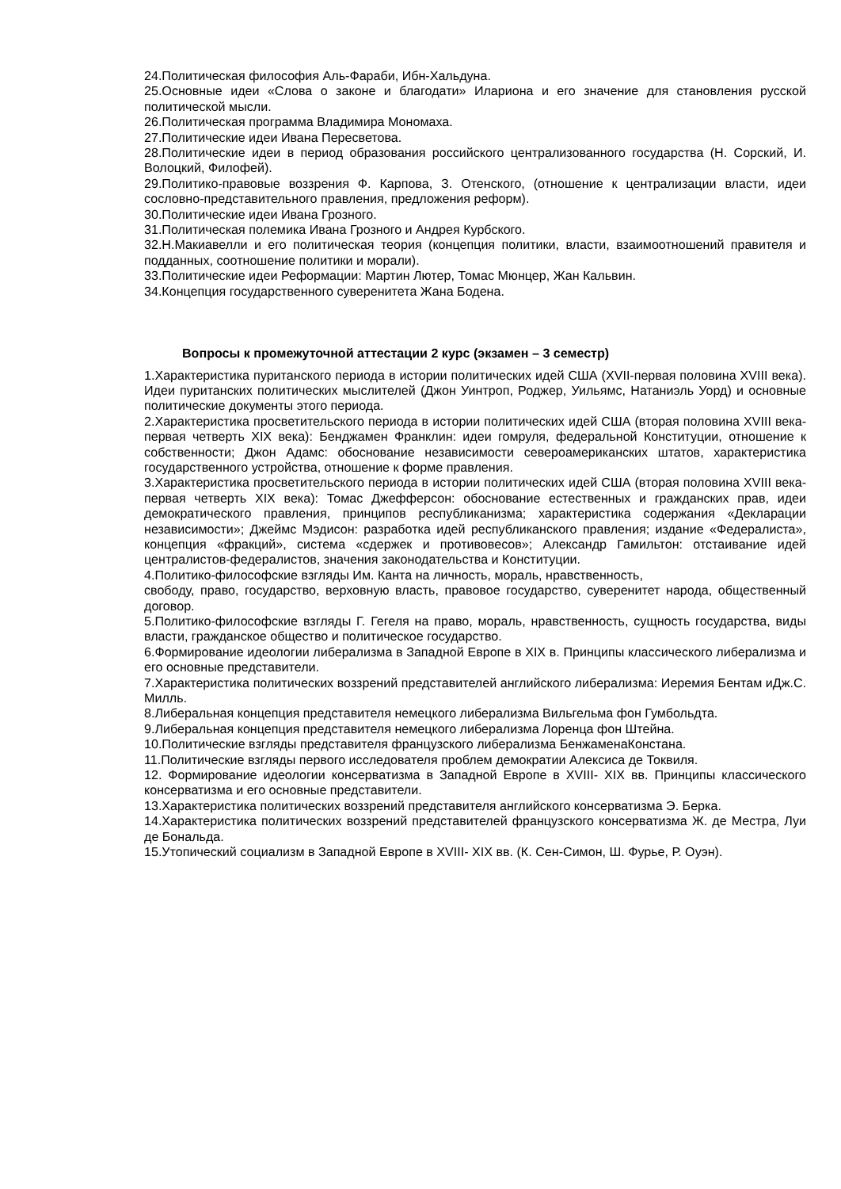24.Политическая философия Аль-Фараби, Ибн-Хальдуна.
25.Основные идеи «Слова о законе и благодати» Илариона и его значение для становления русской политической мысли.
26.Политическая программа Владимира Мономаха.
27.Политические идеи Ивана Пересветова.
28.Политические идеи в период образования российского централизованного государства (Н. Сорский, И. Волоцкий, Филофей).
29.Политико-правовые воззрения Ф. Карпова, З. Отенского, (отношение к централизации власти, идеи сословно-представительного правления, предложения реформ).
30.Политические идеи Ивана Грозного.
31.Политическая полемика Ивана Грозного и Андрея Курбского.
32.Н.Макиавелли и его политическая теория (концепция политики, власти, взаимоотношений правителя и подданных, соотношение политики и морали).
33.Политические идеи Реформации: Мартин Лютер, Томас Мюнцер, Жан Кальвин.
34.Концепция государственного суверенитета Жана Бодена.
Вопросы к промежуточной аттестации 2 курс (экзамен – 3 семестр)
1.Характеристика пуританского периода в истории политических идей США (XVII-первая половина XVIII века). Идеи пуританских политических мыслителей (Джон Уинтроп, Роджер, Уильямс, Натаниэль Уорд) и основные политические документы этого периода.
2.Характеристика просветительского периода в истории политических идей США (вторая половина XVIII века- первая четверть XIX века): Бенджамен Франклин: идеи гомруля, федеральной Конституции, отношение к собственности; Джон Адамс: обоснование независимости североамериканских штатов, характеристика государственного устройства, отношение к форме правления.
3.Характеристика просветительского периода в истории политических идей США (вторая половина XVIII века- первая четверть XIX века): Томас Джефферсон: обоснование естественных и гражданских прав, идеи демократического правления, принципов республиканизма; характеристика содержания «Декларации независимости»; Джеймс Мэдисон: разработка идей республиканского правления; издание «Федералиста», концепция «фракций», система «сдержек и противовесов»; Александр Гамильтон: отстаивание идей централистов-федералистов, значения законодательства и Конституции.
4.Политико-философские взгляды Им. Канта на личность, мораль, нравственность,
свободу, право, государство, верховную власть, правовое государство, суверенитет народа, общественный договор.
5.Политико-философские взгляды Г. Гегеля на право, мораль, нравственность, сущность государства, виды власти, гражданское общество и политическое государство.
6.Формирование идеологии либерализма в Западной Европе в XIX в. Принципы классического либерализма и его основные представители.
7.Характеристика политических воззрений представителей английского либерализма: Иеремия Бентам иДж.С. Милль.
8.Либеральная концепция представителя немецкого либерализма Вильгельма фон Гумбольдта.
9.Либеральная концепция представителя немецкого либерализма Лоренца фон Штейна.
10.Политические взгляды представителя французского либерализма БенжаменаКонстана.
11.Политические взгляды первого исследователя проблем демократии Алексиса де Токвиля.
12. Формирование идеологии консерватизма в Западной Европе в XVIII- XIX вв. Принципы классического консерватизма и его основные представители.
13.Характеристика политических воззрений представителя английского консерватизма Э. Берка.
14.Характеристика политических воззрений представителей французского консерватизма Ж. де Местра, Луи де Бональда.
15.Утопический социализм в Западной Европе в XVIII- XIX вв. (К. Сен-Симон, Ш. Фурье, Р. Оуэн).